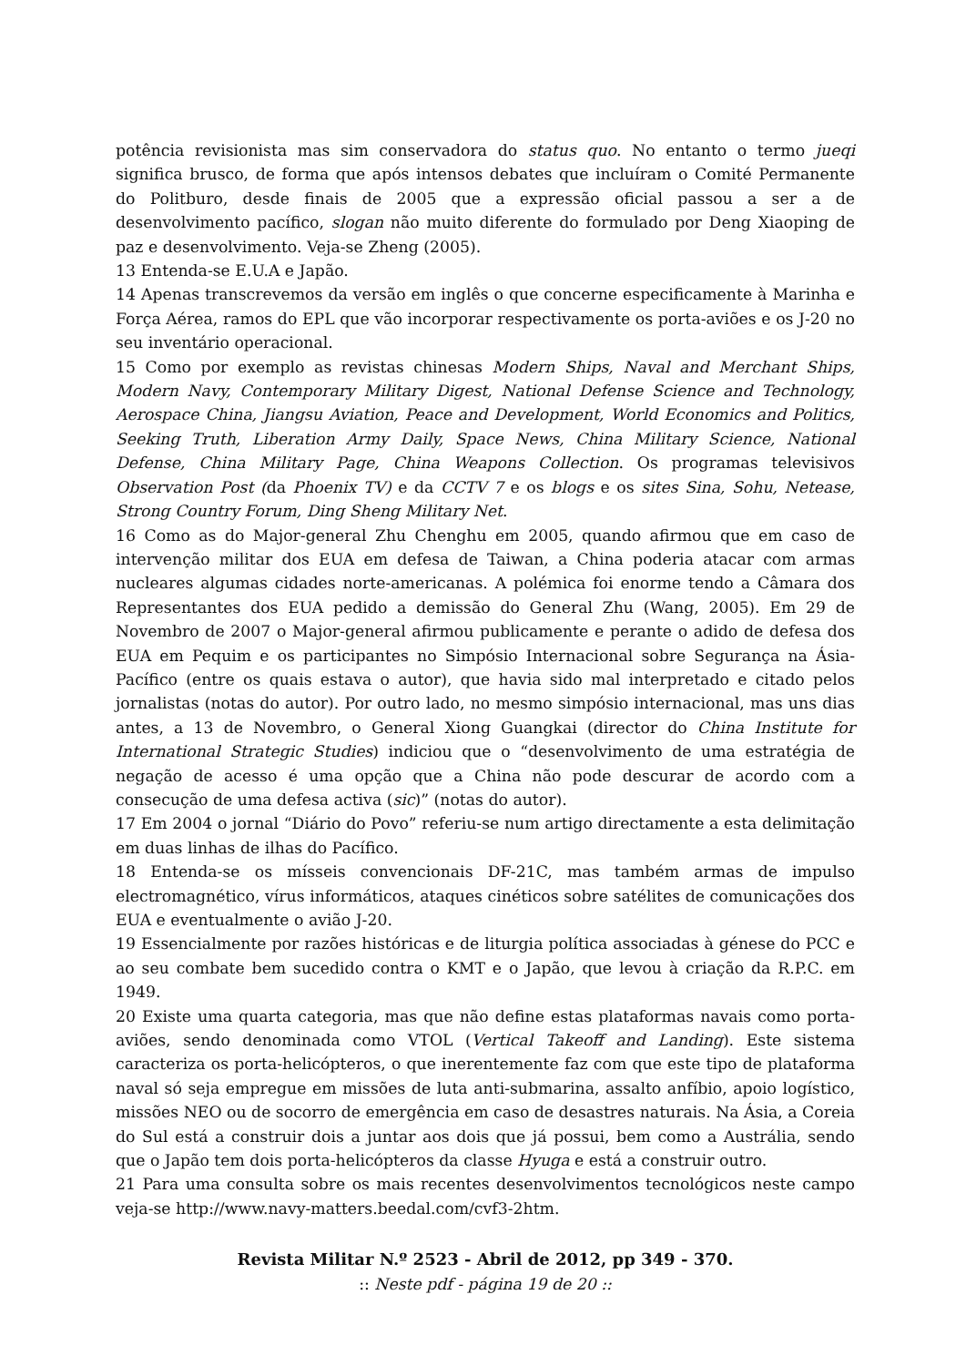potência revisionista mas sim conservadora do status quo. No entanto o termo jueqi significa brusco, de forma que após intensos debates que incluíram o Comité Permanente do Politburo, desde finais de 2005 que a expressão oficial passou a ser a de desenvolvimento pacífico, slogan não muito diferente do formulado por Deng Xiaoping de paz e desenvolvimento. Veja-se Zheng (2005).
13 Entenda-se E.U.A e Japão.
14 Apenas transcrevemos da versão em inglês o que concerne especificamente à Marinha e Força Aérea, ramos do EPL que vão incorporar respectivamente os porta-aviões e os J-20 no seu inventário operacional.
15 Como por exemplo as revistas chinesas Modern Ships, Naval and Merchant Ships, Modern Navy, Contemporary Military Digest, National Defense Science and Technology, Aerospace China, Jiangsu Aviation, Peace and Development, World Economics and Politics, Seeking Truth, Liberation Army Daily, Space News, China Military Science, National Defense, China Military Page, China Weapons Collection. Os programas televisivos Observation Post (da Phoenix TV) e da CCTV 7 e os blogs e os sites Sina, Sohu, Netease, Strong Country Forum, Ding Sheng Military Net.
16 Como as do Major-general Zhu Chenghu em 2005, quando afirmou que em caso de intervenção militar dos EUA em defesa de Taiwan, a China poderia atacar com armas nucleares algumas cidades norte-americanas. A polémica foi enorme tendo a Câmara dos Representantes dos EUA pedido a demissão do General Zhu (Wang, 2005). Em 29 de Novembro de 2007 o Major-general afirmou publicamente e perante o adido de defesa dos EUA em Pequim e os participantes no Simpósio Internacional sobre Segurança na Ásia-Pacífico (entre os quais estava o autor), que havia sido mal interpretado e citado pelos jornalistas (notas do autor). Por outro lado, no mesmo simpósio internacional, mas uns dias antes, a 13 de Novembro, o General Xiong Guangkai (director do China Institute for International Strategic Studies) indiciou que o “desenvolvimento de uma estratégia de negação de acesso é uma opção que a China não pode descurar de acordo com a consecução de uma defesa activa (sic)” (notas do autor).
17 Em 2004 o jornal “Diário do Povo” referiu-se num artigo directamente a esta delimitação em duas linhas de ilhas do Pacífico.
18 Entenda-se os mísseis convencionais DF-21C, mas também armas de impulso electromagnético, vírus informáticos, ataques cinéticos sobre satélites de comunicações dos EUA e eventualmente o avião J-20.
19 Essencialmente por razões históricas e de liturgia política associadas à génese do PCC e ao seu combate bem sucedido contra o KMT e o Japão, que levou à criação da R.P.C. em 1949.
20 Existe uma quarta categoria, mas que não define estas plataformas navais como porta-aviões, sendo denominada como VTOL (Vertical Takeoff and Landing). Este sistema caracteriza os porta-helicópteros, o que inerentemente faz com que este tipo de plataforma naval só seja empregue em missões de luta anti-submarina, assalto anfíbio, apoio logístico, missões NEO ou de socorro de emergência em caso de desastres naturais. Na Ásia, a Coreia do Sul está a construir dois a juntar aos dois que já possui, bem como a Austrália, sendo que o Japão tem dois porta-helicópteros da classe Hyuga e está a construir outro.
21 Para uma consulta sobre os mais recentes desenvolvimentos tecnológicos neste campo veja-se http://www.navy-matters.beedal.com/cvf3-2htm.
Revista Militar N.º 2523 - Abril de 2012, pp 349 - 370.
:: Neste pdf - página 19 de 20 ::